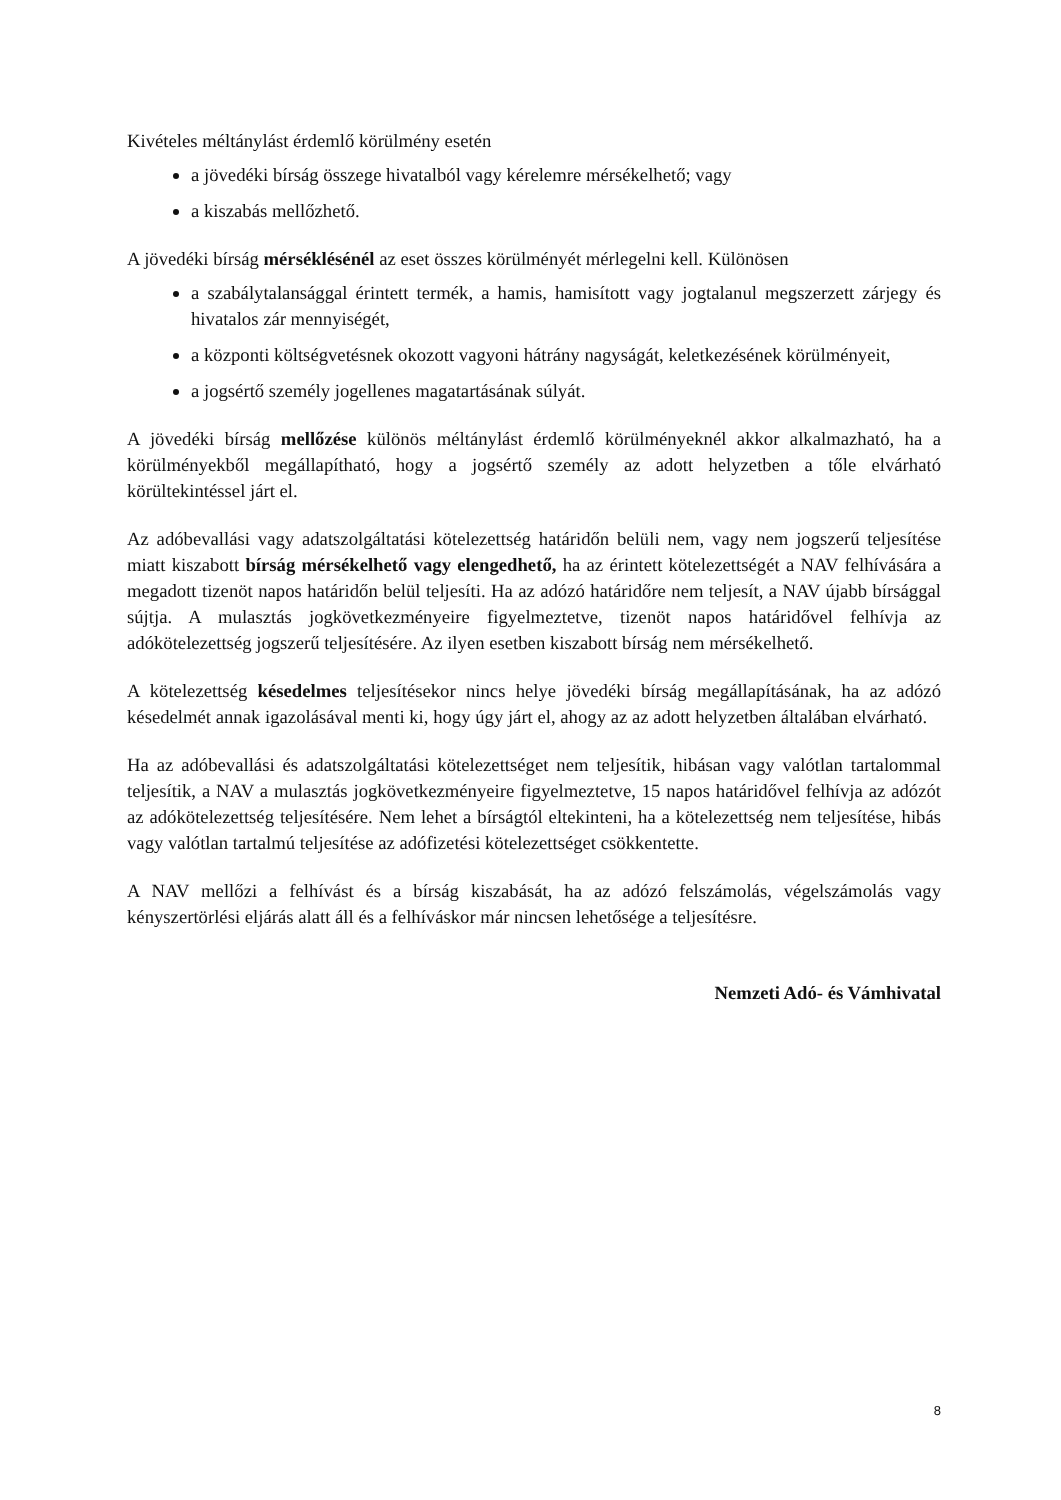Kivételes méltánylást érdemlő körülmény esetén
a jövedéki bírság összege hivatalból vagy kérelemre mérsékelhető; vagy
a kiszabás mellőzhető.
A jövedéki bírság mérséklésénél az eset összes körülményét mérlegelni kell. Különösen
a szabálytalansággal érintett termék, a hamis, hamisított vagy jogtalanul megszerzett zárjegy és hivatalos zár mennyiségét,
a központi költségvetésnek okozott vagyoni hátrány nagyságát, keletkezésének körülményeit,
a jogsértő személy jogellenes magatartásának súlyát.
A jövedéki bírság mellőzése különös méltánylást érdemlő körülményeknél akkor alkalmazható, ha a körülményekből megállapítható, hogy a jogsértő személy az adott helyzetben a tőle elvárható körültekintéssel járt el.
Az adóbevallási vagy adatszolgáltatási kötelezettség határidőn belüli nem, vagy nem jogszerű teljesítése miatt kiszabott bírság mérsékelhető vagy elengedhető, ha az érintett kötelezettségét a NAV felhívására a megadott tizenöt napos határidőn belül teljesíti. Ha az adózó határidőre nem teljesít, a NAV újabb bírsággal sújtja. A mulasztás jogkövetkezményeire figyelmeztetve, tizenöt napos határidővel felhívja az adókötelezettség jogszerű teljesítésére. Az ilyen esetben kiszabott bírság nem mérsékelhető.
A kötelezettség késedelmes teljesítésekor nincs helye jövedéki bírság megállapításának, ha az adózó késedelmét annak igazolásával menti ki, hogy úgy járt el, ahogy az az adott helyzetben általában elvárható.
Ha az adóbevallási és adatszolgáltatási kötelezettséget nem teljesítik, hibásan vagy valótlan tartalommal teljesítik, a NAV a mulasztás jogkövetkezményeire figyelmeztetve, 15 napos határidővel felhívja az adózót az adókötelezettség teljesítésére. Nem lehet a bírságtól eltekinteni, ha a kötelezettség nem teljesítése, hibás vagy valótlan tartalmú teljesítése az adófizetési kötelezettséget csökkentette.
A NAV mellőzi a felhívást és a bírság kiszabását, ha az adózó felszámolás, végelszámolás vagy kényszertörlési eljárás alatt áll és a felhíváskor már nincsen lehetősége a teljesítésre.
Nemzeti Adó- és Vámhivatal
8